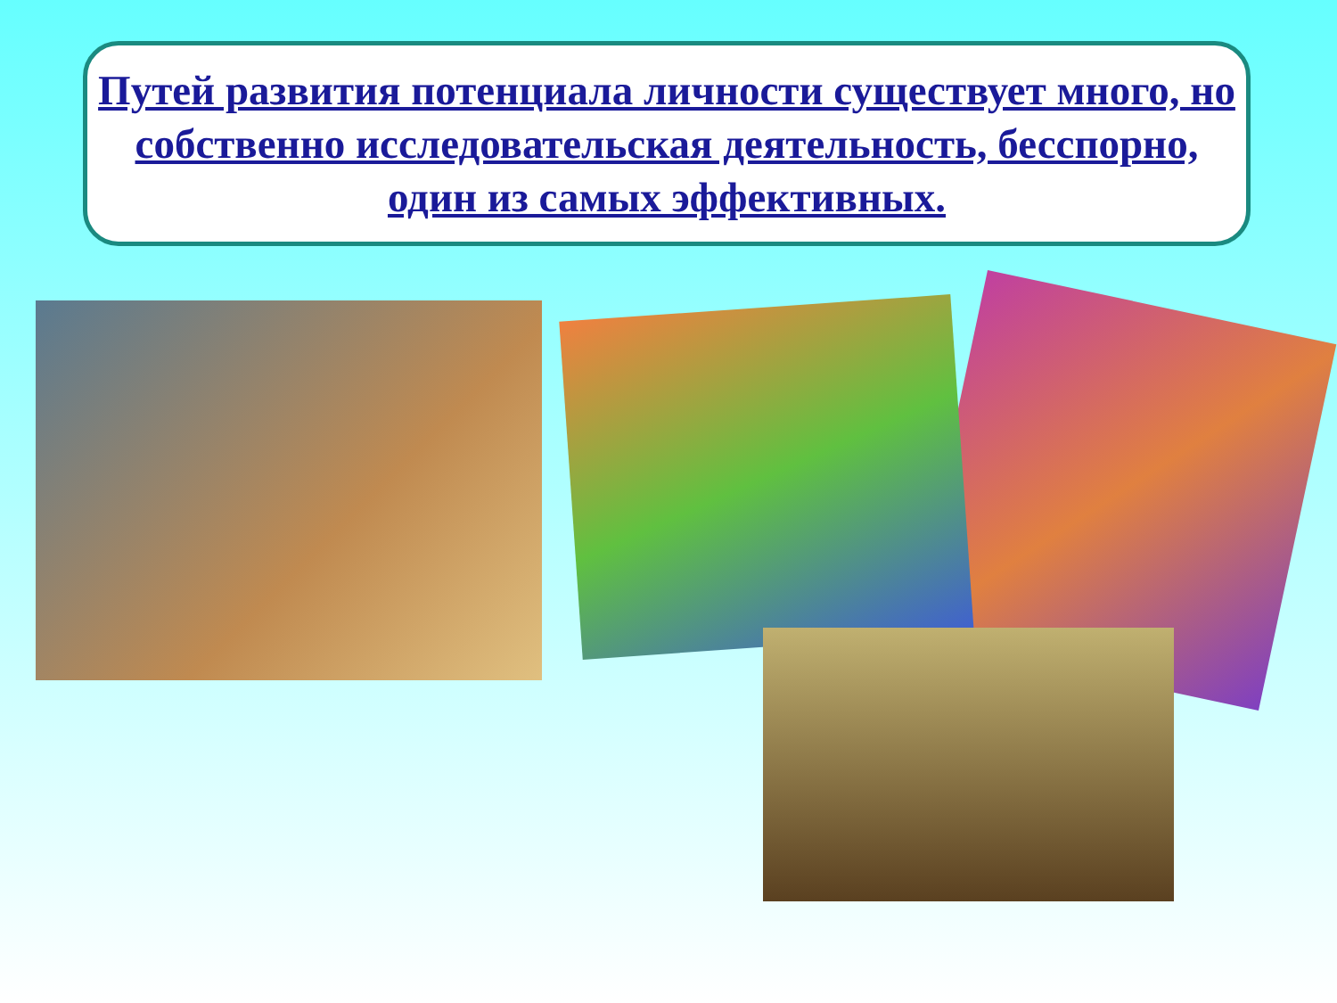Путей развития потенциала личности существует много, но собственно исследовательская деятельность, бесспорно, один из самых эффективных.